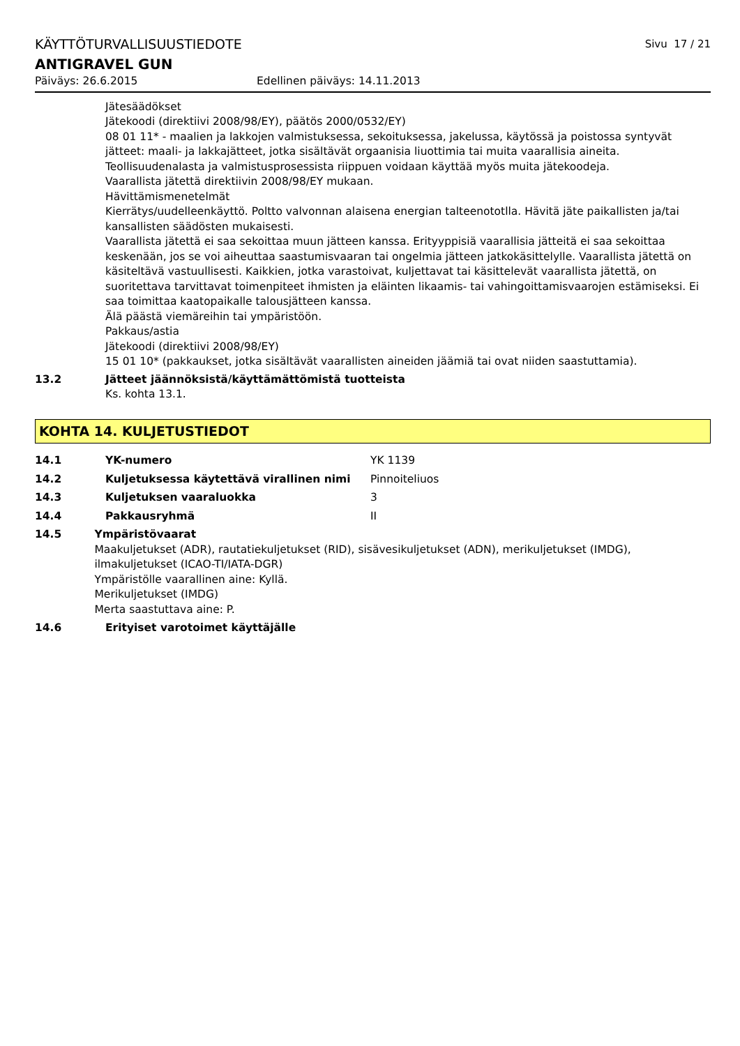KÄYTTÖTURVALLISUUSTIEDOTE Sivu 17 / 21
ANTIGRAVEL GUN
Päiväys: 26.6.2015 Edellinen päiväys: 14.11.2013
Jätesäädökset
Jätekoodi (direktiivi 2008/98/EY), päätös 2000/0532/EY)
08 01 11* - maalien ja lakkojen valmistuksessa, sekoituksessa, jakelussa, käytössä ja poistossa syntyvät jätteet: maali- ja lakkajätteet, jotka sisältävät orgaanisia liuottimia tai muita vaarallisia aineita. Teollisuudenalasta ja valmistusprosessista riippuen voidaan käyttää myös muita jätekoodeja.
Vaarallista jätettä direktiivin 2008/98/EY mukaan.
Hävittämismenetelmät
Kierrätys/uudelleenkäyttö. Poltto valvonnan alaisena energian talteenototlla. Hävitä jäte paikallisten ja/tai kansallisten säädösten mukaisesti.
Vaarallista jätettä ei saa sekoittaa muun jätteen kanssa. Erityyppisiä vaarallisia jätteitä ei saa sekoittaa keskenään, jos se voi aiheuttaa saastumisvaaran tai ongelmia jätteen jatkokäsittelylle. Vaarallista jätettä on käsiteltävä vastuullisesti. Kaikkien, jotka varastoivat, kuljettavat tai käsittelevät vaarallista jätettä, on suoritettava tarvittavat toimenpiteet ihmisten ja eläinten likaamis- tai vahingoittamisvaarojen estämiseksi. Ei saa toimittaa kaatopaikalle talousjätteen kanssa.
Älä päästä viemäreihin tai ympäristöön.
Pakkaus/astia
Jätekoodi (direktiivi 2008/98/EY)
15 01 10* (pakkaukset, jotka sisältävät vaarallisten aineiden jäämiä tai ovat niiden saastuttamia).
13.2 Jätteet jäännöksistä/käyttämättömistä tuotteista
Ks. kohta 13.1.
KOHTA 14. KULJETUSTIEDOT
14.1 YK-numero YK 1139
14.2 Kuljetuksessa käytettävä virallinen nimi Pinnoiteliuos
14.3 Kuljetuksen vaaraluokka 3
14.4 Pakkausryhmä II
14.5 Ympäristövaarat
Maakuljetukset (ADR), rautatiekuljetukset (RID), sisävesikuljetukset (ADN), merikuljetukset (IMDG), ilmakuljetukset (ICAO-TI/IATA-DGR)
Ympäristölle vaarallinen aine: Kyllä.
Merikuljetukset (IMDG)
Merta saastuttava aine: P.
14.6 Erityiset varotoimet käyttäjälle